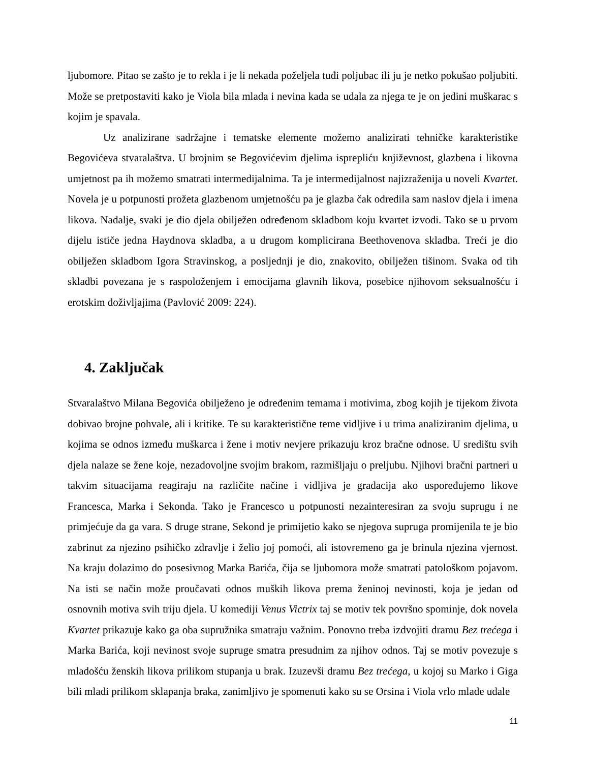ljubomore. Pitao se zašto je to rekla i je li nekada poželjela tuđi poljubac ili ju je netko pokušao poljubiti. Može se pretpostaviti kako je Viola bila mlada i nevina kada se udala za njega te je on jedini muškarac s kojim je spavala.
Uz analizirane sadržajne i tematske elemente možemo analizirati tehničke karakteristike Begovićeva stvaralaštva. U brojnim se Begovićevim djelima isprepliću književnost, glazbena i likovna umjetnost pa ih možemo smatrati intermedijalnima. Ta je intermedijalnost najizraženija u noveli Kvartet. Novela je u potpunosti prožeta glazbenom umjetnošću pa je glazba čak odredila sam naslov djela i imena likova. Nadalje, svaki je dio djela obilježen određenom skladbom koju kvartet izvodi. Tako se u prvom dijelu ističe jedna Haydnova skladba, a u drugom komplicirana Beethovenova skladba. Treći je dio obilježen skladbom Igora Stravinskog, a posljednji je dio, znakovito, obilježen tišinom. Svaka od tih skladbi povezana je s raspoloženjem i emocijama glavnih likova, posebice njihovom seksualnošću i erotskim doživljajima (Pavlović 2009: 224).
4. Zaključak
Stvaralaštvo Milana Begovića obilježeno je određenim temama i motivima, zbog kojih je tijekom života dobivao brojne pohvale, ali i kritike. Te su karakteristične teme vidljive i u trima analiziranim djelima, u kojima se odnos između muškarca i žene i motiv nevjere prikazuju kroz bračne odnose. U središtu svih djela nalaze se žene koje, nezadovoljne svojim brakom, razmišljaju o preljubu. Njihovi bračni partneri u takvim situacijama reagiraju na različite načine i vidljiva je gradacija ako uspoređujemo likove Francesca, Marka i Sekonda. Tako je Francesco u potpunosti nezainteresiran za svoju suprugu i ne primjećuje da ga vara. S druge strane, Sekond je primijetio kako se njegova supruga promijenila te je bio zabrinut za njezino psihičko zdravlje i želio joj pomoći, ali istovremeno ga je brinula njezina vjernost. Na kraju dolazimo do posesivnog Marka Barića, čija se ljubomora može smatrati patološkom pojavom. Na isti se način može proučavati odnos muških likova prema ženinoj nevinosti, koja je jedan od osnovnih motiva svih triju djela. U komediji Venus Victrix taj se motiv tek površno spominje, dok novela Kvartet prikazuje kako ga oba supružnika smatraju važnim. Ponovno treba izdvojiti dramu Bez trećega i Marka Barića, koji nevinost svoje supruge smatra presudnim za njihov odnos. Taj se motiv povezuje s mladošću ženskih likova prilikom stupanja u brak. Izuzevši dramu Bez trećega, u kojoj su Marko i Giga bili mladi prilikom sklapanja braka, zanimljivo je spomenuti kako su se Orsina i Viola vrlo mlade udale
11